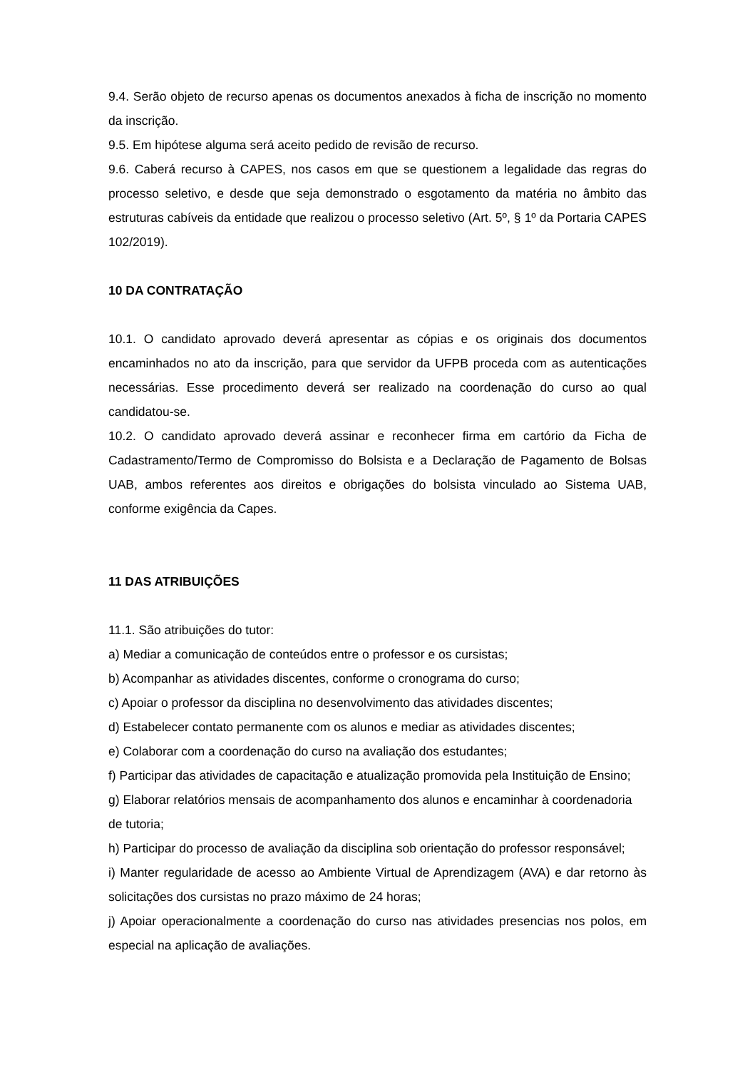9.4. Serão objeto de recurso apenas os documentos anexados à ficha de inscrição no momento da inscrição.
9.5. Em hipótese alguma será aceito pedido de revisão de recurso.
9.6. Caberá recurso à CAPES, nos casos em que se questionem a legalidade das regras do processo seletivo, e desde que seja demonstrado o esgotamento da matéria no âmbito das estruturas cabíveis da entidade que realizou o processo seletivo (Art. 5º, § 1º da Portaria CAPES 102/2019).
10 DA CONTRATAÇÃO
10.1. O candidato aprovado deverá apresentar as cópias e os originais dos documentos encaminhados no ato da inscrição, para que servidor da UFPB proceda com as autenticações necessárias. Esse procedimento deverá ser realizado na coordenação do curso ao qual candidatou-se.
10.2. O candidato aprovado deverá assinar e reconhecer firma em cartório da Ficha de Cadastramento/Termo de Compromisso do Bolsista e a Declaração de Pagamento de Bolsas UAB, ambos referentes aos direitos e obrigações do bolsista vinculado ao Sistema UAB, conforme exigência da Capes.
11 DAS ATRIBUIÇÕES
11.1. São atribuições do tutor:
a) Mediar a comunicação de conteúdos entre o professor e os cursistas;
b) Acompanhar as atividades discentes, conforme o cronograma do curso;
c) Apoiar o professor da disciplina no desenvolvimento das atividades discentes;
d) Estabelecer contato permanente com os alunos e mediar as atividades discentes;
e) Colaborar com a coordenação do curso na avaliação dos estudantes;
f) Participar das atividades de capacitação e atualização promovida pela Instituição de Ensino;
g) Elaborar relatórios mensais de acompanhamento dos alunos e encaminhar à coordenadoria de tutoria;
h) Participar do processo de avaliação da disciplina sob orientação do professor responsável;
i) Manter regularidade de acesso ao Ambiente Virtual de Aprendizagem (AVA) e dar retorno às solicitações dos cursistas no prazo máximo de 24 horas;
j) Apoiar operacionalmente a coordenação do curso nas atividades presencias nos polos, em especial na aplicação de avaliações.